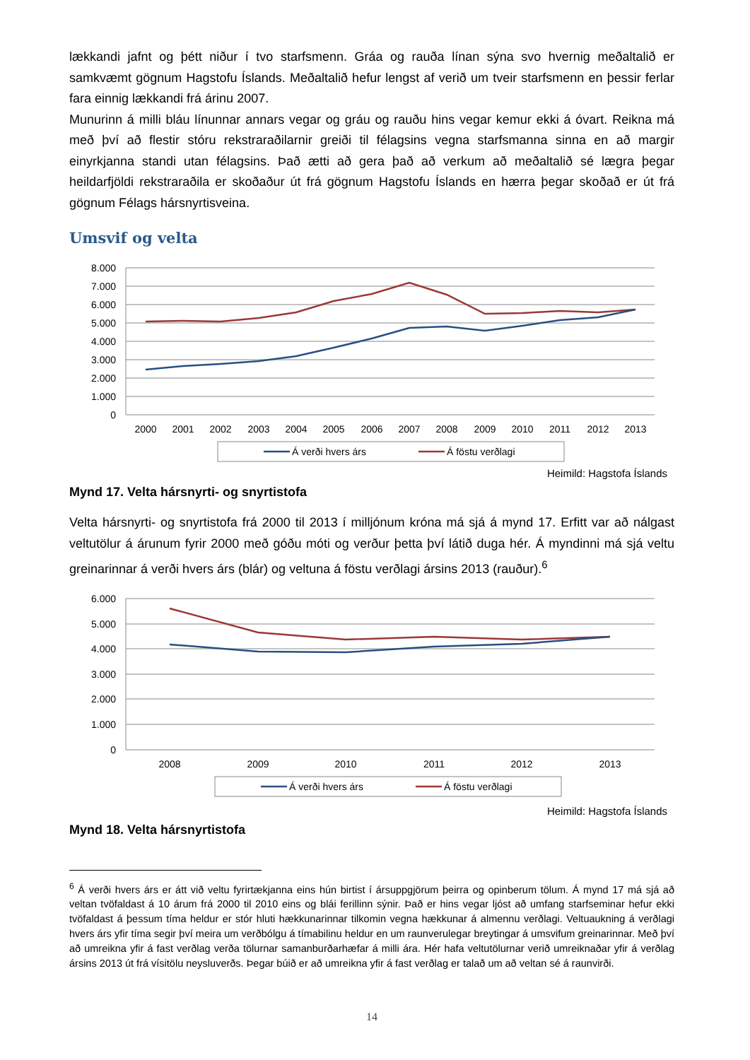lækkandi jafnt og þétt niður í tvo starfsmenn. Gráa og rauða línan sýna svo hvernig meðaltalið er samkvæmt gögnum Hagstofu Íslands. Meðaltalið hefur lengst af verið um tveir starfsmenn en þessir ferlar fara einnig lækkandi frá árinu 2007.
Munurinn á milli bláu línunnar annars vegar og gráu og rauðu hins vegar kemur ekki á óvart. Reikna má með því að flestir stóru rekstraraðilarnir greiði til félagsins vegna starfsmanna sinna en að margir einyrkjanna standi utan félagsins. Það ætti að gera það að verkum að meðaltalið sé lægra þegar heildarfjöldi rekstraraðila er skoðaður út frá gögnum Hagstofu Íslands en hærra þegar skoðað er út frá gögnum Félags hársnyrtisveina.
Umsvif og velta
8.000
7.000
6.000
5.000
4.000
3.000
2.000
1.000
0
2000
2001
2002
2003
2004
2005
2006
2007
2008
2009
2010
2011
2012
2013
Á verði hvers árs
Á föstu verðlagi
Heimild: Hagstofa Íslands
Mynd 17. Velta hársnyrti- og snyrtistofa
Velta hársnyrti- og snyrtistofa frá 2000 til 2013 í milljónum króna má sjá á mynd 17. Erfitt var að nálgast veltutölur á árunum fyrir 2000 með góðu móti og verður þetta því látið duga hér. Á myndinni má sjá veltu greinarinnar á verði hvers árs (blár) og veltuna á föstu verðlagi ársins 2013 (rauður).<sup>6</sup>
6.000
5.000
4.000
3.000
2.000
1.000
0
2008
2009
2010
2011
2012
2013
Á verði hvers árs
Á föstu verðlagi
Heimild: Hagstofa Íslands
Mynd 18. Velta hársnyrtistofa
<sup>6</sup> Á verði hvers árs er átt við veltu fyrirtækjanna eins hún birtist í ársuppgjörum þeirra og opinberum tölum. Á mynd 17 má sjá að veltan tvöfaldast á 10 árum frá 2000 til 2010 eins og blái ferillinn sýnir. Það er hins vegar ljóst að umfang starfseminar hefur ekki tvöfaldast á þessum tíma heldur er stór hluti hækkunarinnar tilkomin vegna hækkunar á almennu verðlagi. Veltuaukning á verðlagi hvers árs yfir tíma segir því meira um verðbólgu á tímabilinu heldur en um raunverulegar breytingar á umsvifum greinarinnar. Með því að umreikna yfir á fast verðlag verða tölurnar samanburðarhæfar á milli ára. Hér hafa veltutölurnar verið umreiknaðar yfir á verðlag ársins 2013 út frá vísitölu neysluverðs. Þegar búið er að umreikna yfir á fast verðlag er talað um að veltan sé á raunvirði.
14